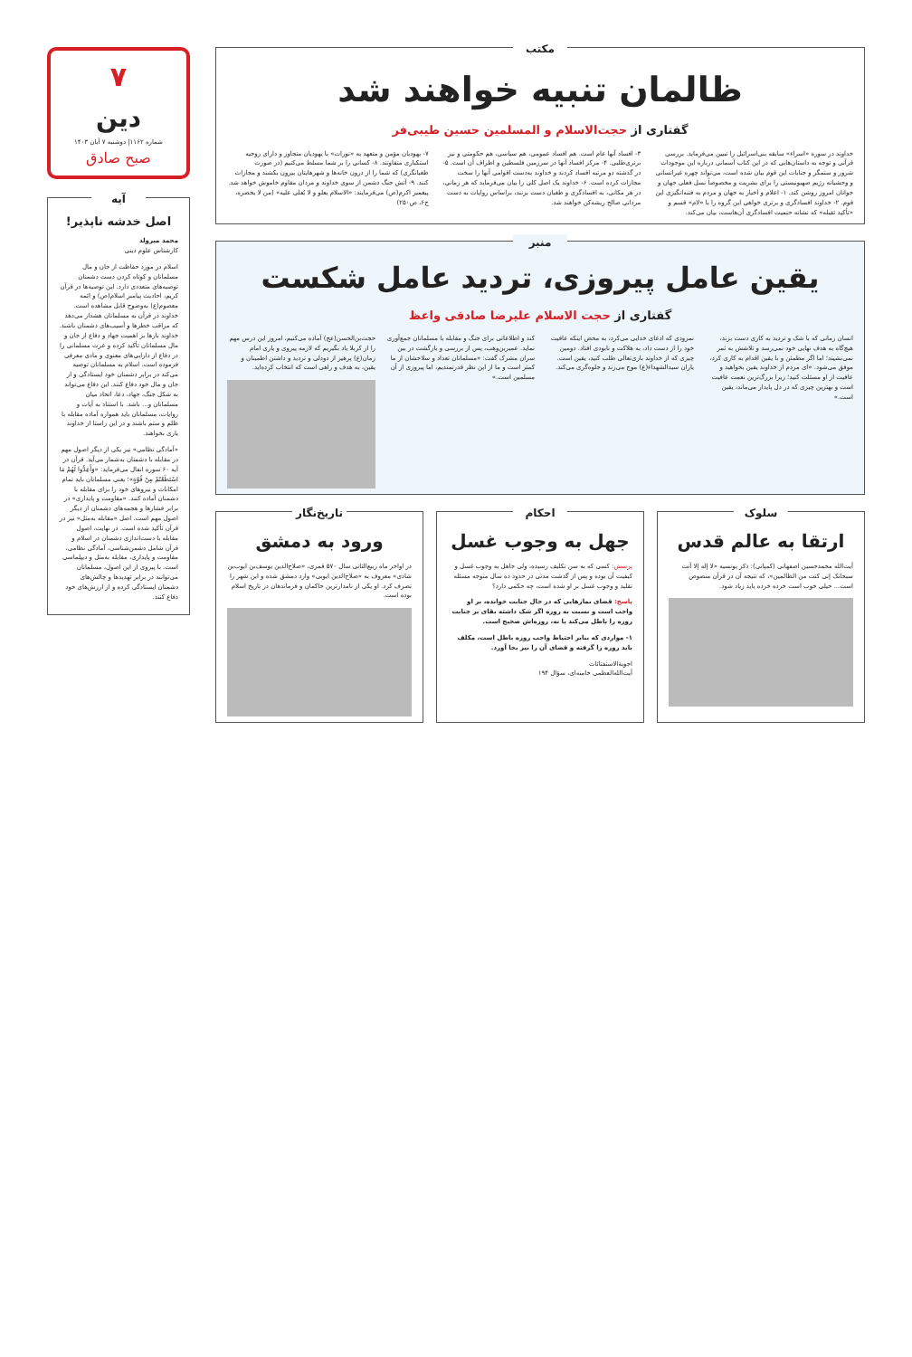۷
دین
شماره ۱۱۶۲| دوشنبه ۷ آبان ۱۴۰۳
صبح صادق
آیه
اصل خدشه ناپذیر!
محمد میرولد
کارشناس علوم دینی
اسلام در مورد حفاظت از جان و مال مسلمانان و کوتاه کردن دست دشمنان توصیه‌های متعددی دارد. این توصیه‌ها در قرآن کریم، احادیث پیامبر اسلام(ص) و ائمه معصوم(ع) به‌وضوح قابل مشاهده است. خداوند در قرآن به مسلمانان هشدار می‌دهد که مراقب خطرها و آسیب‌های دشمنان باشند. خداوند بارها بر اهمیت جهاد و دفاع از جان و مال مسلمانان تأکید کرده و عزت مسلمانی را در دفاع از دارایی‌های معنوی و مادی معرفی فرموده است. اسلام به مسلمانان توصیه می‌کند در برابر دشمنان خود ایستادگی و از جان و مال خود دفاع کنند. این دفاع می‌تواند به شکل جنگ، جهاد، دعا، اتحاد میان مسلمانان و... باشد. با استناد به آیات و روایات، مسلمانان باید همواره آماده مقابله با ظلم و ستم باشند و در این راستا از خداوند یاری بخواهند.
«آمادگی نظامی» نیز یکی از دیگر اصول مهم در مقابله با دشمنان به‌شمار می‌آید. قرآن در آیه ۶۰ سوره انفال می‌فرماید: «وَأَعِدُّوا لَهُمْ مَا اسْتَطَعْتُمْ مِنْ قُوَّةٍ»؛ یعنی مسلمانان باید تمام امکانات و نیروهای خود را برای مقابله با دشمنان آماده کنند. «مقاومت و پایداری» در برابر فشارها و هجمه‌های دشمنان از دیگر اصول مهم است. اصل «مقابله به‌مثل» نیز در قرآن تأکید شده است. در نهایت، اصول مقابله با دست‌اندازی دشمنان در اسلام و قرآن شامل دشمن‌شناسی، آمادگی نظامی، مقاومت و پایداری، مقابله به‌مثل و دیپلماسی است. با پیروی از این اصول، مسلمانان می‌توانند در برابر تهدیدها و چالش‌های دشمنان ایستادگی کرده و از ارزش‌های خود دفاع کنند.
مکتب
ظالمان تنبیه خواهند شد
گفتاری از حجت‌الاسلام و المسلمین حسین طیبی‌فر
خداوند در سوره «اسراء» سابقه بنی‌اسرائیل را تبیین می‌فرماید. بررسی قرآنی و توجه به داستان‌هایی که در این کتاب آسمانی درباره این موجودات شرور و ستمگر و جنایات این قوم بیان شده است، می‌تواند چهره غیرانسانی و وحشیانه رژیم صهیونیستی را برای بشریت و مخصوصاً نسل فعلی جهان و جوانان امروز روشن کند. ۱- اعلام و اخبار به جهان و مردم به فتنه‌انگیزی این قوم. ۲- خداوند افسادگری و برتری خواهی این گروه را با «لام» قسم و «تأکید ثقیله» که نشانه حتمیت افسادگری آن‌هاست، بیان می‌کند.
۳- افساد آنها عام است. هم افساد عمومی، هم سیاسی، هم حکومتی و نیز برتری‌طلبی. ۴- مرکز افساد آنها در سرزمین فلسطین و اطراف آن است. ۵- در گذشته دو مرتبه افساد کردند و خداوند به‌دست اقوامی آنها را سخت مجازات کرده است. ۶- خداوند یک اصل کلی را بیان می‌فرماید که هر زمانی، در هر مکانی، به افسادگری و طغیان دست بزنند، براساس روایات به دست مردانی صالح ریشه‌کن خواهند شد.
۷- یهودیان مؤمن و متعهد به «تورات» با یهودیان متجاوز و دارای روحیه استکباری متفاوتند. ۸- کسانی را بر شما مسلط می‌کنیم (در صورت طغیانگری) که شما را از درون خانه‌ها و شهرهایتان بیرون بکشند و مجازات کنند. ۹- آتش جنگ دشمن از سوی خداوند و مردان مقاوم خاموش خواهد شد. پیغمبر اکرم(ص) می‌فرمایند: «الاسلام یعلو و لا یُعلی علیه» (من لا یحضره، ج۶، ص۲۵۰)
منبر
یقین عامل پیروزی، تردید عامل شکست
گفتاری از حجت الاسلام علیرضا صادقی واعظ
انسان زمانی که با شک و تردید به کاری دست بزند، هیچ‌گاه به هدف نهایی خود نمی‌رسد و تلاشش به ثمر نمی‌نشیند؛ اما اگر مطمئن و با یقین اقدام به کاری کرد، موفق می‌شود. «ای مردم از خداوند یقین بخواهید و عافیت از او مسئلت کنید؛ زیرا بزرگ‌ترین نعمت عافیت است و بهترین چیزی که در دل پایدار می‌ماند، یقین است.»
نمرودی که ادعای خدایی می‌کرد، به محض اینکه عافیت خود را از دست داد، به هلاکت و نابودی افتاد. دومین چیزی که از خداوند باری‌تعالی طلب کنید، یقین است. یاران سیدالشهداء(ع) موج می‌زند و جلوه‌گری می‌کند.
کند و اطلاعاتی برای جنگ و مقابله با مسلمانان جمع‌آوری نماید. عمیربن‌وهب، پس از بررسی و بازگشت در بین سران مشرک گفت: «مسلمانان تعداد و سلاحشان از ما کمتر است و ما از این نظر قدرتمندیم، اما پیروزی از آن مسلمین است.»
حجت‌بن‌الحسن(عج) آماده می‌کنیم، امروز این درس مهم را از کربلا یاد بگیریم که لازمه پیروی و یاری امام زمان(ع) پرهیز از دودلی و تردید و داشتن اطمینان و یقین، به هدف و راهی است که انتخاب کرده‌اید.
سلوک
ارتقا به عالم قدس
آیت‌الله محمدحسین اصفهانی (کمپانی): ذکر یونسیه «لا إله إلا أنت سبحانک إنی کنت من الظالمین»، که نتیجه آن در قرآن منصوص است... خیلی خوب است خرده خرده باید زیاد شود.
احکام
جهل به وجوب غسل
پرسش: کسی که به سن تکلیف رسیده، ولی جاهل به وجوب غسل و کیفیت آن بوده و پس از گذشت مدتی در حدود ده سال متوجه مسئله تقلید و وجوب غسل بر او شده است، چه حکمی دارد؟
پاسخ: قضای نمازهایی که در حال جنابت خوانده، بر او واجب است و نسبت به روزه اگر شک داشته بقای بر جنابت روزه را باطل می‌کند یا نه، روزه‌اش صحیح است.
۱- مواردی که بنابر احتیاط واجب روزه باطل است، مکلف باید روزه را گرفته و قضای آن را نیز بجا آورد.
اجوبة‌الاستفتائات
آیت‌الله‌العظمی خامنه‌ای، سؤال ۱۹۴
تاریخ‌نگار
ورود به دمشق
در اواخر ماه ربیع‌الثانی سال ۵۷۰ قمری، «صلاح‌الدین یوسف‌بن ایوب‌بن شادی» معروف به «صلاح‌الدین ایوبی» وارد دمشق شده و این شهر را تصرف کرد. او یکی از نامدارترین حاکمان و فرماندهان در تاریخ اسلام بوده است.